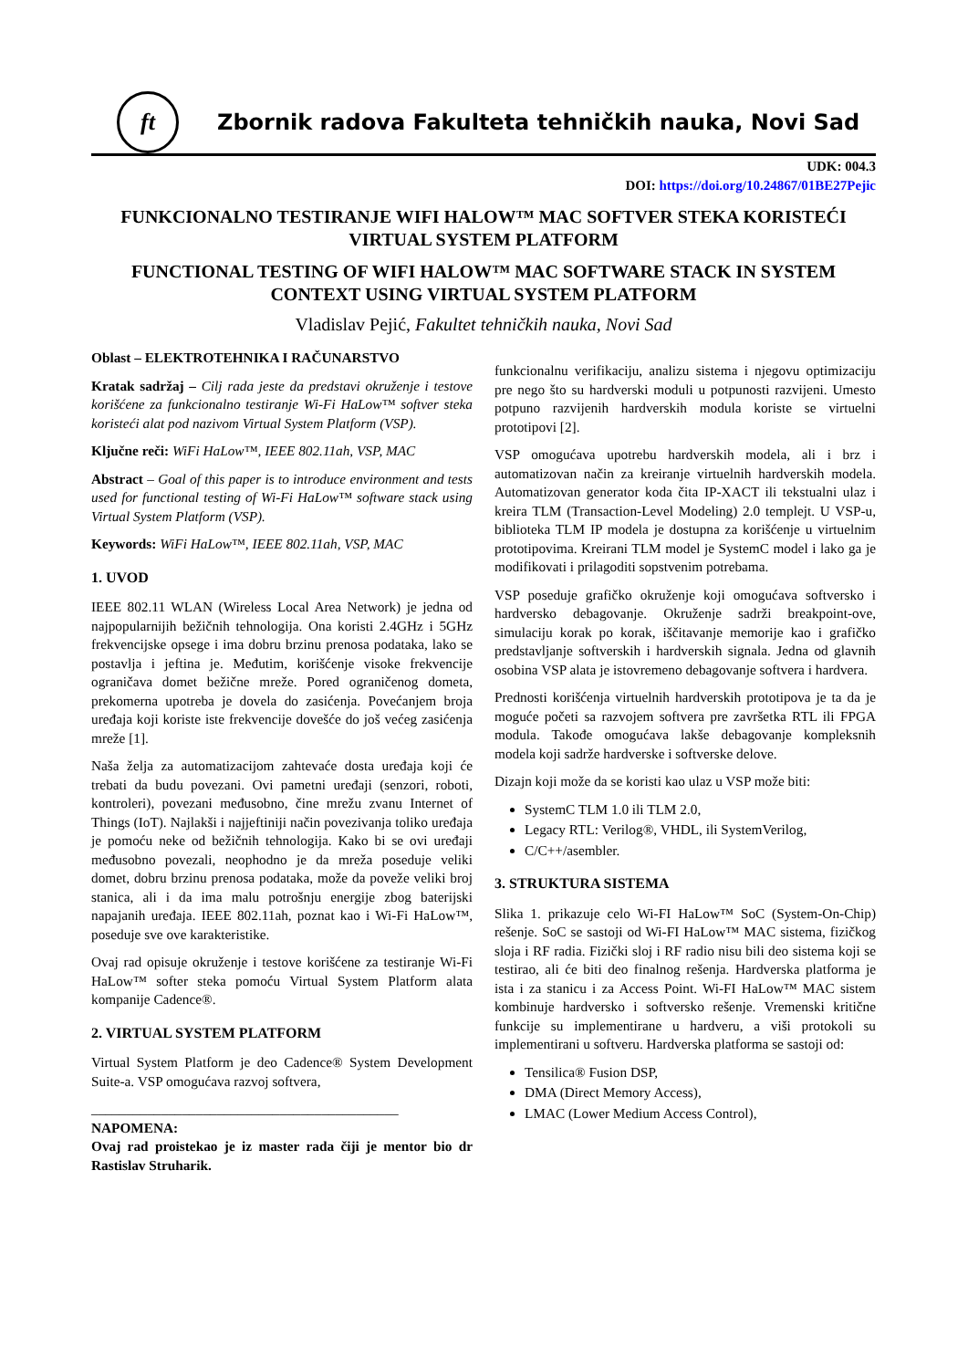ft
Zbornik radova Fakulteta tehničkih nauka, Novi Sad
UDK: 004.3
DOI: https://doi.org/10.24867/01BE27Pejic
FUNKCIONALNO TESTIRANJE WIFI HALOW™ MAC SOFTVER STEKA KORISTEĆI VIRTUAL SYSTEM PLATFORM
FUNCTIONAL TESTING OF WIFI HALOW™ MAC SOFTWARE STACK IN SYSTEM CONTEXT USING VIRTUAL SYSTEM PLATFORM
Vladislav Pejić, Fakultet tehničkih nauka, Novi Sad
Oblast – ELEKTROTEHNIKA I RAČUNARSTVO
Kratak sadržaj – Cilj rada jeste da predstavi okruženje i testove korišćene za funkcionalno testiranje Wi-Fi HaLow™ softver steka koristeći alat pod nazivom Virtual System Platform (VSP).
Ključne reči: WiFi HaLow™, IEEE 802.11ah, VSP, MAC
Abstract – Goal of this paper is to introduce environment and tests used for functional testing of Wi-Fi HaLow™ software stack using Virtual System Platform (VSP).
Keywords: WiFi HaLow™, IEEE 802.11ah, VSP, MAC
1. UVOD
IEEE 802.11 WLAN (Wireless Local Area Network) je jedna od najpopularnijih bežičnih tehnologija. Ona koristi 2.4GHz i 5GHz frekvencijske opsege i ima dobru brzinu prenosa podataka, lako se postavlja i jeftina je. Međutim, korišćenje visoke frekvencije ograničava domet bežične mreže. Pored ograničenog dometa, prekomerna upotreba je dovela do zasićenja. Povećanjem broja uređaja koji koriste iste frekvencije dovešće do još većeg zasićenja mreže [1].
Naša želja za automatizacijom zahtevaće dosta uređaja koji će trebati da budu povezani. Ovi pametni uređaji (senzori, roboti, kontroleri), povezani međusobno, čine mrežu zvanu Internet of Things (IoT). Najlakši i najjeftiniji način povezivanja toliko uređaja je pomoću neke od bežičnih tehnologija. Kako bi se ovi uređaji međusobno povezali, neophodno je da mreža poseduje veliki domet, dobru brzinu prenosa podataka, može da poveže veliki broj stanica, ali i da ima malu potrošnju energije zbog baterijski napajanih uređaja. IEEE 802.11ah, poznat kao i Wi-Fi HaLow™, poseduje sve ove karakteristike.
Ovaj rad opisuje okruženje i testove korišćene za testiranje Wi-Fi HaLow™ softer steka pomoću Virtual System Platform alata kompanije Cadence®.
2. VIRTUAL SYSTEM PLATFORM
Virtual System Platform je deo Cadence® System Development Suite-a. VSP omogućava razvoj softvera,
____________________________________________
NAPOMENA:
Ovaj rad proistekao je iz master rada čiji je mentor bio dr Rastislav Struharik.
funkcionalnu verifikaciju, analizu sistema i njegovu optimizaciju pre nego što su hardverski moduli u potpunosti razvijeni. Umesto potpuno razvijenih hardverskih modula koriste se virtuelni prototipovi [2].
VSP omogućava upotrebu hardverskih modela, ali i brz i automatizovan način za kreiranje virtuelnih hardverskih modela. Automatizovan generator koda čita IP-XACT ili tekstualni ulaz i kreira TLM (Transaction-Level Modeling) 2.0 templejt. U VSP-u, biblioteka TLM IP modela je dostupna za korišćenje u virtuelnim prototipovima. Kreirani TLM model je SystemC model i lako ga je modifikovati i prilagoditi sopstvenim potrebama.
VSP poseduje grafičko okruženje koji omogućava softversko i hardversko debagovanje. Okruženje sadrži breakpoint-ove, simulaciju korak po korak, iščitavanje memorije kao i grafičko predstavljanje softverskih i hardverskih signala. Jedna od glavnih osobina VSP alata je istovremeno debagovanje softvera i hardvera.
Prednosti korišćenja virtuelnih hardverskih prototipova je ta da je moguće početi sa razvojem softvera pre završetka RTL ili FPGA modula. Takođe omogućava lakše debagovanje kompleksnih modela koji sadrže hardverske i softverske delove.
Dizajn koji može da se koristi kao ulaz u VSP može biti:
SystemC TLM 1.0 ili TLM 2.0,
Legacy RTL: Verilog®, VHDL, ili SystemVerilog,
C/C++/asembler.
3. STRUKTURA SISTEMA
Slika 1. prikazuje celo Wi-FI HaLow™ SoC (System-On-Chip) rešenje. SoC se sastoji od Wi-FI HaLow™ MAC sistema, fizičkog sloja i RF radia. Fizički sloj i RF radio nisu bili deo sistema koji se testirao, ali će biti deo finalnog rešenja. Hardverska platforma je ista i za stanicu i za Access Point. Wi-FI HaLow™ MAC sistem kombinuje hardversko i softversko rešenje. Vremenski kritične funkcije su implementirane u hardveru, a viši protokoli su implementirani u softveru. Hardverska platforma se sastoji od:
Tensilica® Fusion DSP,
DMA (Direct Memory Access),
LMAC (Lower Medium Access Control),